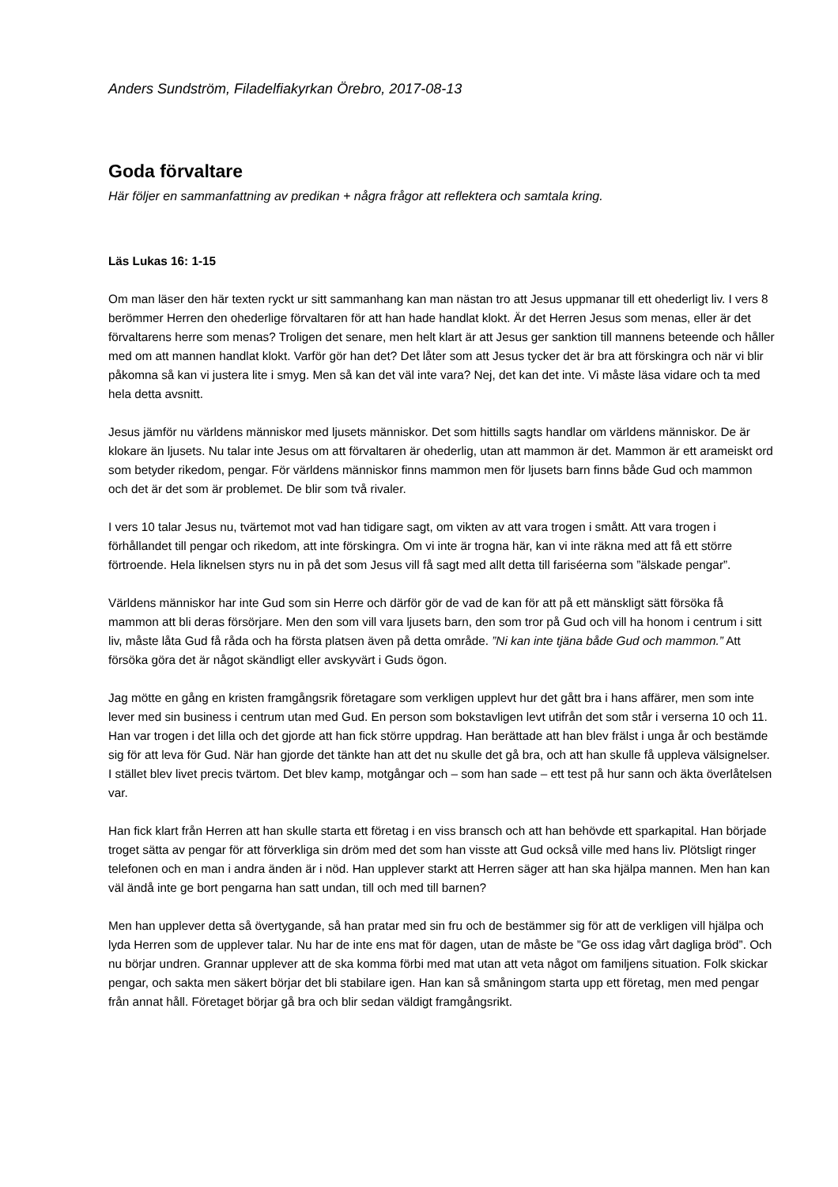Anders Sundström, Filadelfiakyrkan Örebro, 2017-08-13
Goda förvaltare
Här följer en sammanfattning av predikan + några frågor att reflektera och samtala kring.
Läs Lukas 16: 1-15
Om man läser den här texten ryckt ur sitt sammanhang kan man nästan tro att Jesus uppmanar till ett ohederligt liv. I vers 8 berömmer Herren den ohederlige förvaltaren för att han hade handlat klokt. Är det Herren Jesus som menas, eller är det förvaltarens herre som menas? Troligen det senare, men helt klart är att Jesus ger sanktion till mannens beteende och håller med om att mannen handlat klokt. Varför gör han det? Det låter som att Jesus tycker det är bra att förskingra och när vi blir påkomna så kan vi justera lite i smyg. Men så kan det väl inte vara? Nej, det kan det inte. Vi måste läsa vidare och ta med hela detta avsnitt.
Jesus jämför nu världens människor med ljusets människor. Det som hittills sagts handlar om världens människor. De är klokare än ljusets. Nu talar inte Jesus om att förvaltaren är ohederlig, utan att mammon är det. Mammon är ett arameiskt ord som betyder rikedom, pengar. För världens människor finns mammon men för ljusets barn finns både Gud och mammon och det är det som är problemet. De blir som två rivaler.
I vers 10 talar Jesus nu, tvärtemot mot vad han tidigare sagt, om vikten av att vara trogen i smått. Att vara trogen i förhållandet till pengar och rikedom, att inte förskingra. Om vi inte är trogna här, kan vi inte räkna med att få ett större förtroende. Hela liknelsen styrs nu in på det som Jesus vill få sagt med allt detta till fariséerna som ”älskade pengar”.
Världens människor har inte Gud som sin Herre och därför gör de vad de kan för att på ett mänskligt sätt försöka få mammon att bli deras försörjare. Men den som vill vara ljusets barn, den som tror på Gud och vill ha honom i centrum i sitt liv, måste låta Gud få råda och ha första platsen även på detta område. ”Ni kan inte tjäna både Gud och mammon.” Att försöka göra det är något skändligt eller avskyvärt i Guds ögon.
Jag mötte en gång en kristen framgångsrik företagare som verkligen upplevt hur det gått bra i hans affärer, men som inte lever med sin business i centrum utan med Gud. En person som bokstavligen levt utifrån det som står i verserna 10 och 11. Han var trogen i det lilla och det gjorde att han fick större uppdrag. Han berättade att han blev frälst i unga år och bestämde sig för att leva för Gud. När han gjorde det tänkte han att det nu skulle det gå bra, och att han skulle få uppleva välsignelser. I stället blev livet precis tvärtom. Det blev kamp, motgångar och – som han sade – ett test på hur sann och äkta överlåtelsen var.
Han fick klart från Herren att han skulle starta ett företag i en viss bransch och att han behövde ett sparkapital. Han började troget sätta av pengar för att förverkliga sin dröm med det som han visste att Gud också ville med hans liv. Plötsligt ringer telefonen och en man i andra änden är i nöd. Han upplever starkt att Herren säger att han ska hjälpa mannen. Men han kan väl ändå inte ge bort pengarna han satt undan, till och med till barnen?
Men han upplever detta så övertygande, så han pratar med sin fru och de bestämmer sig för att de verkligen vill hjälpa och lyda Herren som de upplever talar. Nu har de inte ens mat för dagen, utan de måste be ”Ge oss idag vårt dagliga bröd”. Och nu börjar undren. Grannar upplever att de ska komma förbi med mat utan att veta något om familjens situation. Folk skickar pengar, och sakta men säkert börjar det bli stabilare igen. Han kan så småningom starta upp ett företag, men med pengar från annat håll. Företaget börjar gå bra och blir sedan väldigt framgångsrikt.